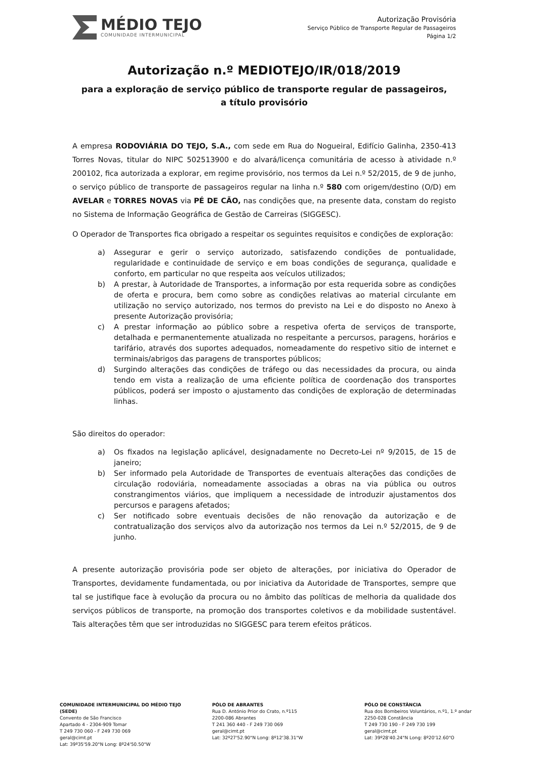MÉDIO TEJO
COMUNIDADE INTERMUNICIPAL
Autorização Provisória
Serviço Público de Transporte Regular de Passageiros
Página 1/2
Autorização n.º MEDIOTEJO/IR/018/2019
para a exploração de serviço público de transporte regular de passageiros,
a título provisório
A empresa RODOVIÁRIA DO TEJO, S.A., com sede em Rua do Nogueiral, Edifício Galinha, 2350-413 Torres Novas, titular do NIPC 502513900 e do alvará/licença comunitária de acesso à atividade n.º 200102, fica autorizada a explorar, em regime provisório, nos termos da Lei n.º 52/2015, de 9 de junho, o serviço público de transporte de passageiros regular na linha n.º 580 com origem/destino (O/D) em AVELAR e TORRES NOVAS via PÉ DE CÃO, nas condições que, na presente data, constam do registo no Sistema de Informação Geográfica de Gestão de Carreiras (SIGGESC).
O Operador de Transportes fica obrigado a respeitar os seguintes requisitos e condições de exploração:
a) Assegurar e gerir o serviço autorizado, satisfazendo condições de pontualidade, regularidade e continuidade de serviço e em boas condições de segurança, qualidade e conforto, em particular no que respeita aos veículos utilizados;
b) A prestar, à Autoridade de Transportes, a informação por esta requerida sobre as condições de oferta e procura, bem como sobre as condições relativas ao material circulante em utilização no serviço autorizado, nos termos do previsto na Lei e do disposto no Anexo à presente Autorização provisória;
c) A prestar informação ao público sobre a respetiva oferta de serviços de transporte, detalhada e permanentemente atualizada no respeitante a percursos, paragens, horários e tarifário, através dos suportes adequados, nomeadamente do respetivo sitio de internet e terminais/abrigos das paragens de transportes públicos;
d) Surgindo alterações das condições de tráfego ou das necessidades da procura, ou ainda tendo em vista a realização de uma eficiente política de coordenação dos transportes públicos, poderá ser imposto o ajustamento das condições de exploração de determinadas linhas.
São direitos do operador:
a) Os fixados na legislação aplicável, designadamente no Decreto-Lei nº 9/2015, de 15 de janeiro;
b) Ser informado pela Autoridade de Transportes de eventuais alterações das condições de circulação rodoviária, nomeadamente associadas a obras na via pública ou outros constrangimentos viários, que impliquem a necessidade de introduzir ajustamentos dos percursos e paragens afetados;
c) Ser notificado sobre eventuais decisões de não renovação da autorização e de contratualização dos serviços alvo da autorização nos termos da Lei n.º 52/2015, de 9 de junho.
A presente autorização provisória pode ser objeto de alterações, por iniciativa do Operador de Transportes, devidamente fundamentada, ou por iniciativa da Autoridade de Transportes, sempre que tal se justifique face à evolução da procura ou no âmbito das políticas de melhoria da qualidade dos serviços públicos de transporte, na promoção dos transportes coletivos e da mobilidade sustentável. Tais alterações têm que ser introduzidas no SIGGESC para terem efeitos práticos.
COMUNIDADE INTERMUNICIPAL DO MÉDIO TEJO (SEDE)
Convento de São Francisco
Apartado 4 - 2304-909 Tomar
T 249 730 060 - F 249 730 069
geral@cimt.pt
Lat: 39º35'59.20"N Long: 8º24'50.50"W
PÓLO DE ABRANTES
Rua D. António Prior do Crato, n.º115
2200-086 Abrantes
T 241 360 440 - F 249 730 069
geral@cimt.pt
Lat: 32º27'52.90"N Long: 8º12'38.31"W
PÓLO DE CONSTÂNCIA
Rua dos Bombeiros Voluntários, n.º1, 1.º andar
2250-028 Constância
T 249 730 190 - F 249 730 199
geral@cimt.pt
Lat: 39º28'40.24"N Long: 8º20'12.60"O